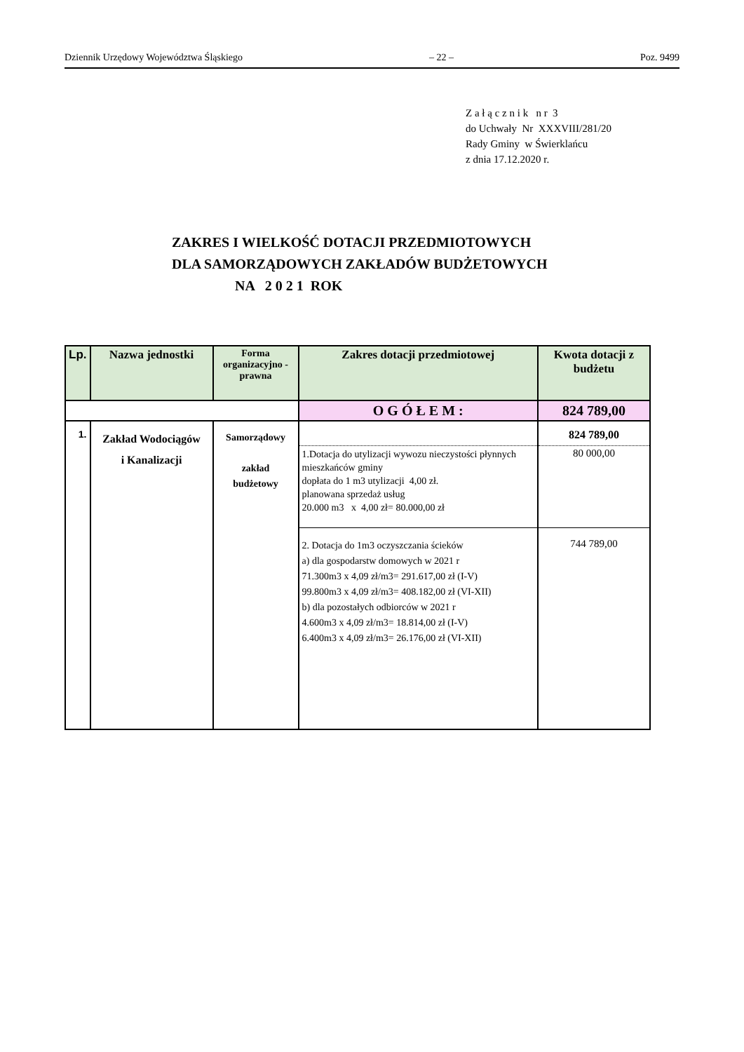Dziennik Urzędowy Województwa Śląskiego – 22 – Poz. 9499
Z a ł ą c z n i k n r 3
do Uchwały Nr XXXVIII/281/20
Rady Gminy w Świerklańcu
z dnia 17.12.2020 r.
ZAKRES I WIELKOŚĆ DOTACJI PRZEDMIOTOWYCH
DLA SAMORZĄDOWYCH ZAKŁADÓW BUDŻETOWYCH
NA 2 0 2 1 ROK
| Lp. | Nazwa jednostki | Forma organizacyjno - prawna | Zakres dotacji przedmiotowej | Kwota dotacji z budżetu |
| --- | --- | --- | --- | --- |
| | | | O G Ó Ł E M : | 824 789,00 |
| 1. | Zakład Wodociągów i Kanalizacji | Samorządowy zakład budżetowy | | 824 789,00 |
| | | | 1.Dotacja do utylizacji wywozu nieczystości płynnych mieszkańców gminy dopłata do 1 m3 utylizacji 4,00 zł. planowana sprzedaż usług 20.000 m3 x 4,00 zł= 80.000,00 zł | 80 000,00 |
| | | | 2. Dotacja do 1m3 oczyszczania ścieków a) dla gospodarstw domowych w 2021 r 71.300m3 x 4,09 zł/m3= 291.617,00 zł (I-V) 99.800m3 x 4,09 zł/m3= 408.182,00 zł (VI-XII) b) dla pozostałych odbiorców w 2021 r 4.600m3 x 4,09 zł/m3= 18.814,00 zł (I-V) 6.400m3 x 4,09 zł/m3= 26.176,00 zł (VI-XII) | 744 789,00 |